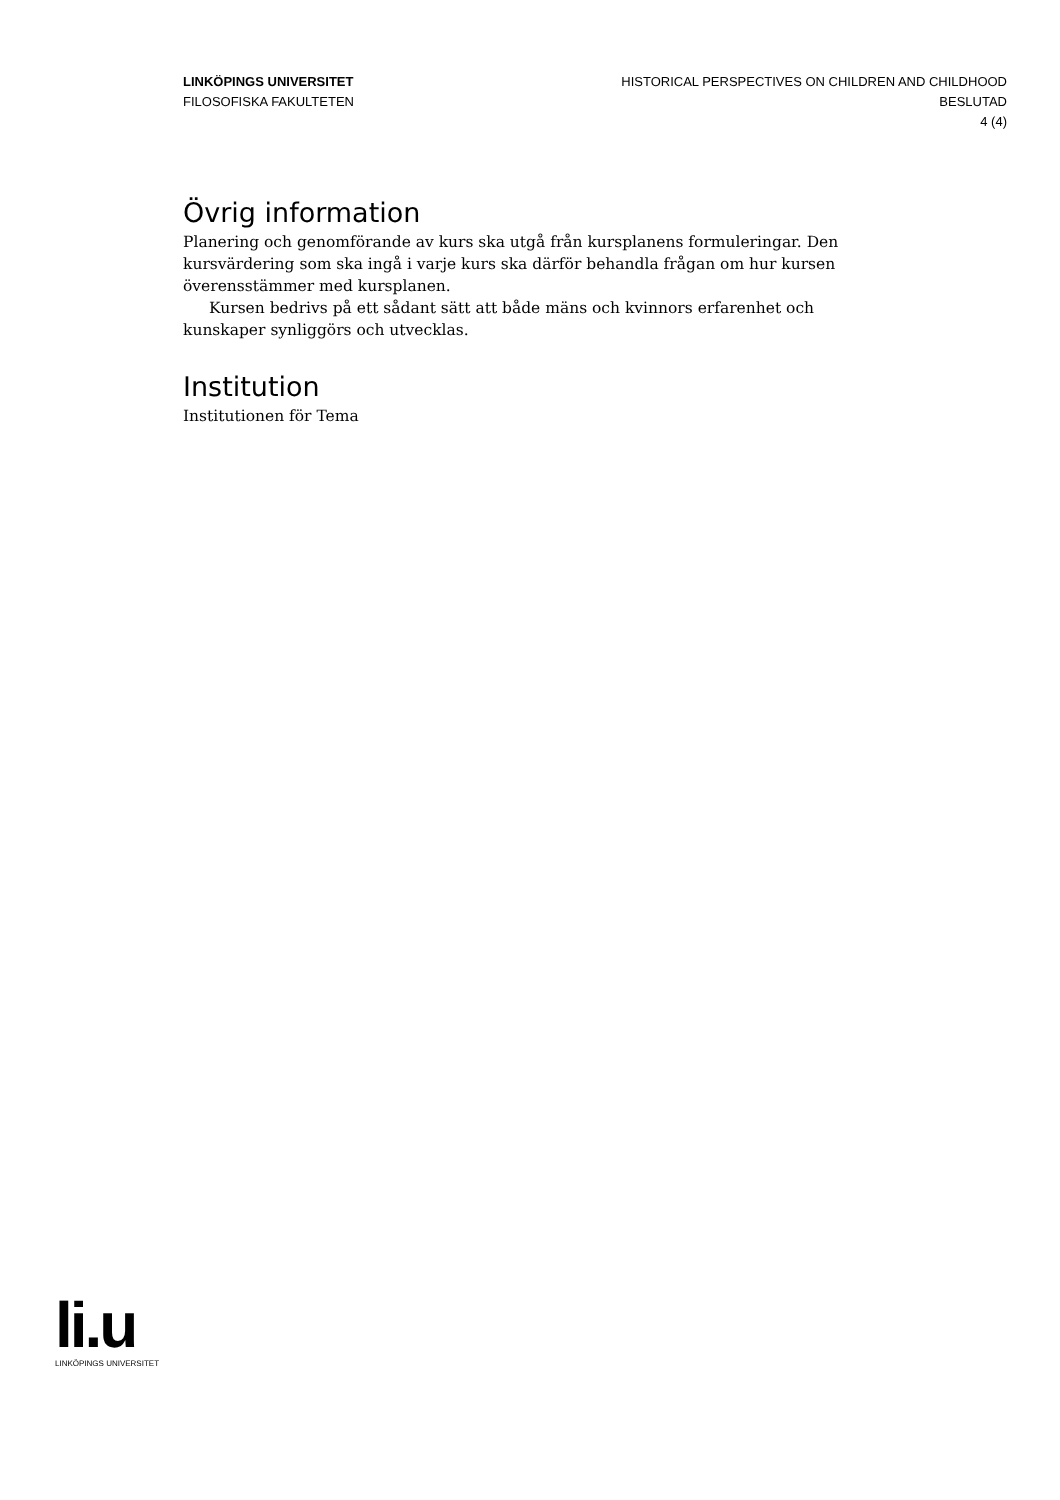LINKÖPINGS UNIVERSITET
FILOSOFISKA FAKULTETEN
HISTORICAL PERSPECTIVES ON CHILDREN AND CHILDHOOD
BESLUTAD
4 (4)
Övrig information
Planering och genomförande av kurs ska utgå från kursplanens formuleringar. Den kursvärdering som ska ingå i varje kurs ska därför behandla frågan om hur kursen överensstämmer med kursplanen.
Kursen bedrivs på ett sådant sätt att både mäns och kvinnors erfarenhet och kunskaper synliggörs och utvecklas.
Institution
Institutionen för Tema
li.u
LINKÖPINGS UNIVERSITET